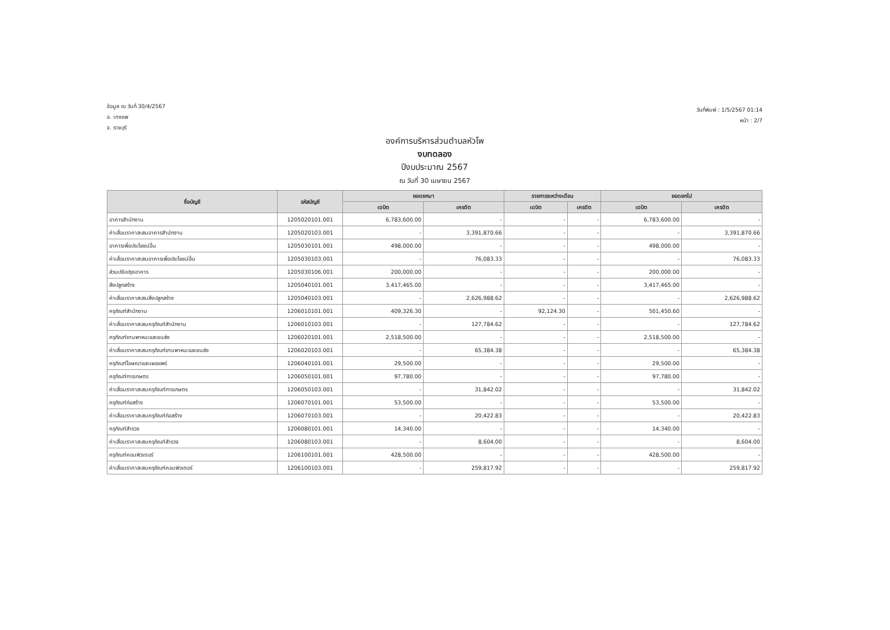ข้อมูล ณ วันที่ 30/4/2567
อ. บางแพ
จ. ราชบุรี
วันที่พิมพ์ : 1/5/2567 01:14
หน้า : 2/7
องค์การบริหารส่วนตำบลหัวโพ
งบทดลอง
ปีงบประมาณ 2567
ณ วันที่ 30 เมษายน 2567
| ชื่อบัญชี | รหัสบัญชี | ยอดยกมา | | รายการระหว่างเดือน | | ยอดยกไป | |
| --- | --- | --- | --- | --- | --- | --- | --- |
| | | เดบิต | เครดิต | เดบิต | เครดิต | เดบิต | เครดิต |
| อาคารสำนักงาน | 1205020101.001 | 6,783,600.00 | - | - | - | 6,783,600.00 | - |
| ค่าเสื่อมราคาสะสมอาคารสำนักงาน | 1205020103.001 | - | 3,391,870.66 | - | - | - | 3,391,870.66 |
| อาคารเพื่อประโยชน์อื่น | 1205030101.001 | 498,000.00 | - | - | - | 498,000.00 | - |
| ค่าเสื่อมราคาสะสมอาคารเพื่อประโยชน์อื่น | 1205030103.001 | - | 76,083.33 | - | - | - | 76,083.33 |
| ส่วนปรับปรุงอาคาร | 1205030106.001 | 200,000.00 | - | - | - | 200,000.00 | - |
| สิ่งปลูกสร้าง | 1205040101.001 | 3,417,465.00 | - | - | - | 3,417,465.00 | - |
| ค่าเสื่อมราคาสะสมสิ่งปลูกสร้าง | 1205040103.001 | - | 2,626,988.62 | - | - | - | 2,626,988.62 |
| ครุภัณฑ์สำนักงาน | 1206010101.001 | 409,326.30 | - | 92,124.30 | - | 501,450.60 | - |
| ค่าเสื่อมราคาสะสมครุภัณฑ์สำนักงาน | 1206010103.001 | - | 127,784.62 | - | - | - | 127,784.62 |
| ครุภัณฑ์ยานพาหนะและขนส่ง | 1206020101.001 | 2,518,500.00 | - | - | - | 2,518,500.00 | - |
| ค่าเสื่อมราคาสะสมครุภัณฑ์ยานพาหนะและขนส่ง | 1206020103.001 | - | 65,384.38 | - | - | - | 65,384.38 |
| ครุภัณฑ์โฆษณาและเผยแพร่ | 1206040101.001 | 29,500.00 | - | - | - | 29,500.00 | - |
| ครุภัณฑ์การเกษตร | 1206050101.001 | 97,780.00 | - | - | - | 97,780.00 | - |
| ค่าเสื่อมราคาสะสมครุภัณฑ์การเกษตร | 1206050103.001 | - | 31,842.02 | - | - | - | 31,842.02 |
| ครุภัณฑ์ก่อสร้าง | 1206070101.001 | 53,500.00 | - | - | - | 53,500.00 | - |
| ค่าเสื่อมราคาสะสมครุภัณฑ์ก่อสร้าง | 1206070103.001 | - | 20,422.83 | - | - | - | 20,422.83 |
| ครุภัณฑ์สำรวจ | 1206080101.001 | 14,340.00 | - | - | - | 14,340.00 | - |
| ค่าเสื่อมราคาสะสมครุภัณฑ์สำรวจ | 1206080103.001 | - | 8,604.00 | - | - | - | 8,604.00 |
| ครุภัณฑ์คอมพิวเตอร์ | 1206100101.001 | 428,500.00 | - | - | - | 428,500.00 | - |
| ค่าเสื่อมราคาสะสมครุภัณฑ์คอมพิวเตอร์ | 1206100103.001 | - | 259,817.92 | - | - | - | 259,817.92 |